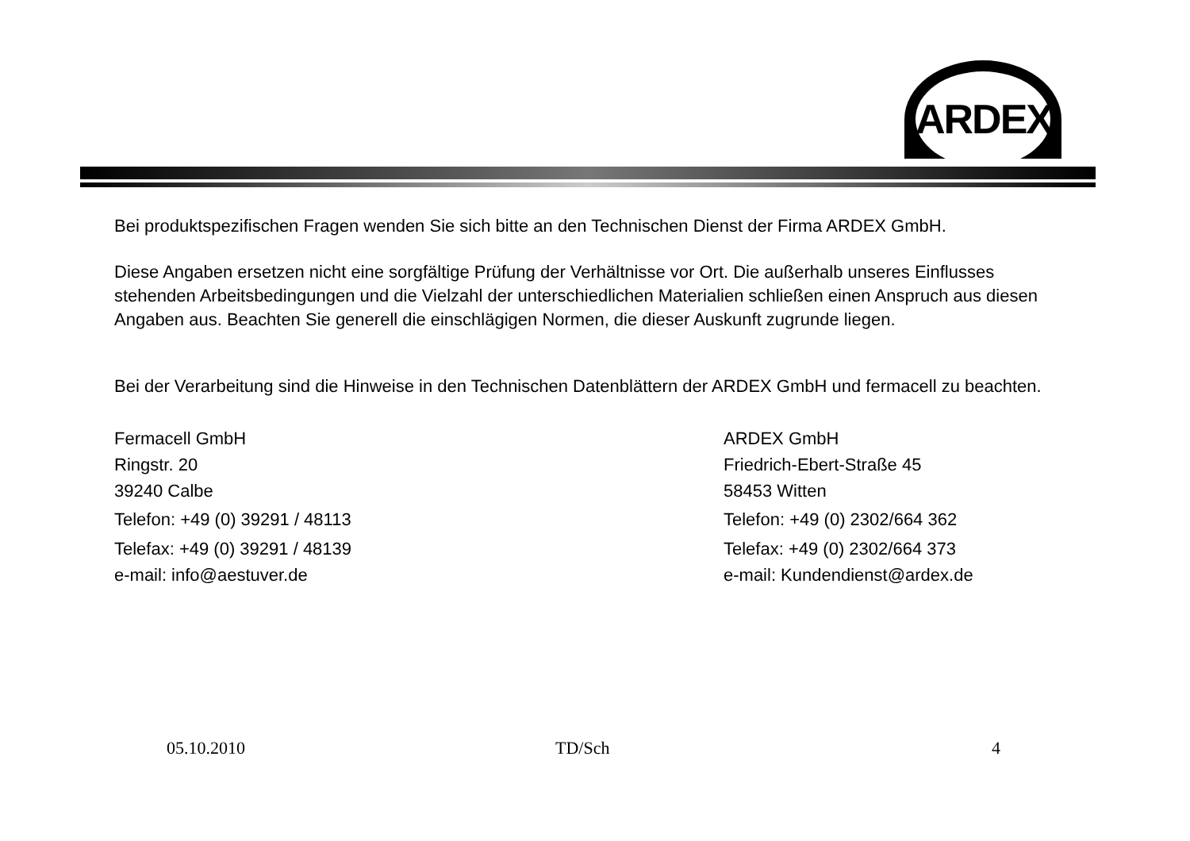ARDEX
Bei produktspezifischen Fragen wenden Sie sich bitte an den Technischen Dienst der Firma ARDEX GmbH.
Diese Angaben ersetzen nicht eine sorgfältige Prüfung der Verhältnisse vor Ort. Die außerhalb unseres Einflusses stehenden Arbeitsbedingungen und die Vielzahl der unterschiedlichen Materialien schließen einen Anspruch aus diesen Angaben aus. Beachten Sie generell die einschlägigen Normen, die dieser Auskunft zugrunde liegen.
Bei der Verarbeitung sind die Hinweise in den Technischen Datenblättern der ARDEX GmbH und fermacell zu beachten.
Fermacell GmbH
Ringstr. 20
39240 Calbe
Telefon: +49 (0) 39291 / 48113
Telefax: +49 (0) 39291 / 48139
e-mail: info@aestuver.de
ARDEX GmbH
Friedrich-Ebert-Straße 45
58453 Witten
Telefon: +49 (0) 2302/664 362
Telefax: +49 (0) 2302/664 373
e-mail: Kundendienst@ardex.de
05.10.2010 TD/Sch 4